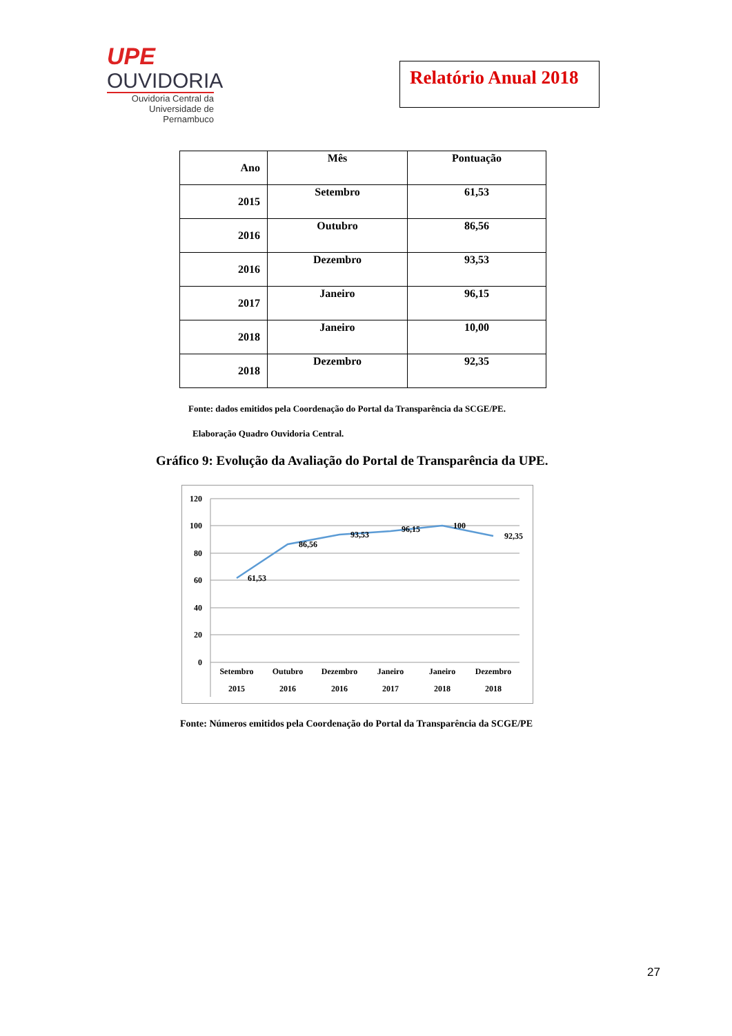UPE
OUVIDORIA
Ouvidoria Central da
Universidade de Pernambuco
Relatório Anual 2018
| Ano | Mês | Pontuação |
| --- | --- | --- |
| 2015 | Setembro | 61,53 |
| 2016 | Outubro | 86,56 |
| 2016 | Dezembro | 93,53 |
| 2017 | Janeiro | 96,15 |
| 2018 | Janeiro | 10,00 |
| 2018 | Dezembro | 92,35 |
Fonte: dados emitidos pela Coordenação do Portal da Transparência da SCGE/PE.
Elaboração Quadro Ouvidoria Central.
Gráfico 9: Evolução da Avaliação do Portal de Transparência da UPE.
120
100
80
60
40
20
0
61,53
86,56
93,53
96,15
100
92,35
Setembro
2015
Outubro
2016
Dezembro
2016
Janeiro
2017
Janeiro
2018
Dezembro
2018
Fonte: Números emitidos pela Coordenação do Portal da Transparência da SCGE/PE
27